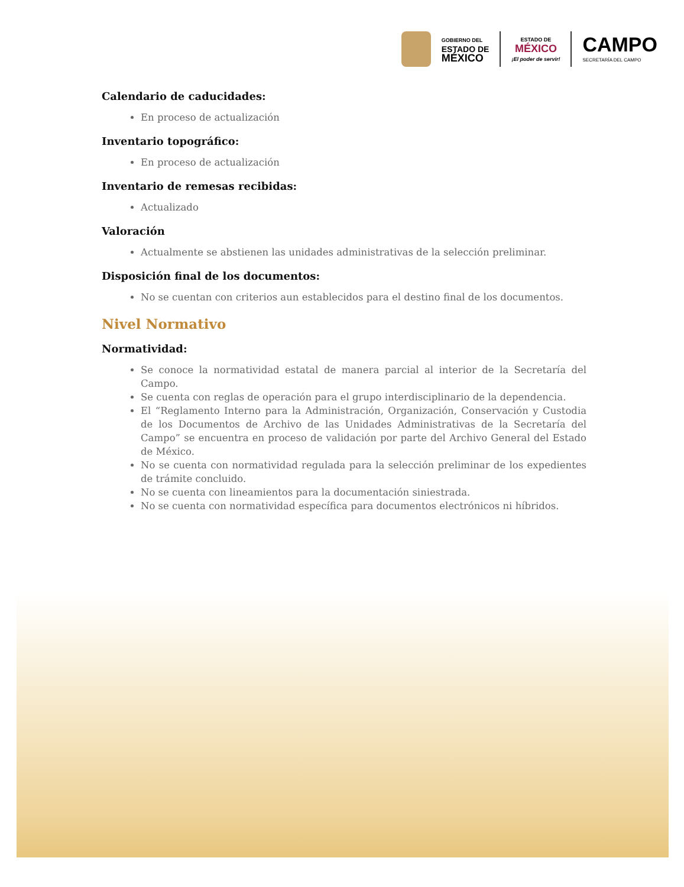GOBIERNO DEL
ESTADO DE
MÉXICO
ESTADO DE
MÉXICO
¡El poder de servir!
CAMPO
SECRETARÍA DEL CAMPO
Calendario de caducidades:
En proceso de actualización
Inventario topográfico:
En proceso de actualización
Inventario de remesas recibidas:
Actualizado
Valoración
Actualmente se abstienen las unidades administrativas de la selección preliminar.
Disposición final de los documentos:
No se cuentan con criterios aun establecidos para el destino final de los documentos.
Nivel Normativo
Normatividad:
Se conoce la normatividad estatal de manera parcial al interior de la Secretaría del Campo.
Se cuenta con reglas de operación para el grupo interdisciplinario de la dependencia.
El “Reglamento Interno para la Administración, Organización, Conservación y Custodia de los Documentos de Archivo de las Unidades Administrativas de la Secretaría del Campo” se encuentra en proceso de validación por parte del Archivo General del Estado de México.
No se cuenta con normatividad regulada para la selección preliminar de los expedientes de trámite concluido.
No se cuenta con lineamientos para la documentación siniestrada.
No se cuenta con normatividad específica para documentos electrónicos ni híbridos.